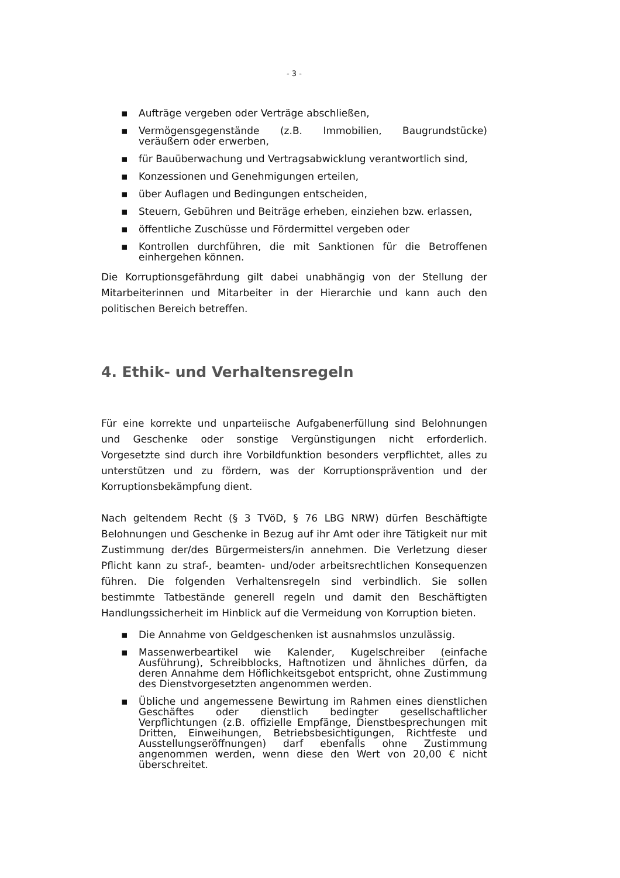- 3 -
▪ Aufträge vergeben oder Verträge abschließen,
▪ Vermögensgegenstände (z.B. Immobilien, Baugrundstücke) veräußern oder erwerben,
▪ für Bauüberwachung und Vertragsabwicklung verantwortlich sind,
▪ Konzessionen und Genehmigungen erteilen,
▪ über Auflagen und Bedingungen entscheiden,
▪ Steuern, Gebühren und Beiträge erheben, einziehen bzw. erlassen,
▪ öffentliche Zuschüsse und Fördermittel vergeben oder
▪ Kontrollen durchführen, die mit Sanktionen für die Betroffenen einhergehen können.
Die Korruptionsgefährdung gilt dabei unabhängig von der Stellung der Mitarbeiterinnen und Mitarbeiter in der Hierarchie und kann auch den politischen Bereich betreffen.
4. Ethik- und Verhaltensregeln
Für eine korrekte und unparteiische Aufgabenerfüllung sind Belohnungen und Geschenke oder sonstige Vergünstigungen nicht erforderlich. Vorgesetzte sind durch ihre Vorbildfunktion besonders verpflichtet, alles zu unterstützen und zu fördern, was der Korruptionsprävention und der Korruptionsbekämpfung dient.
Nach geltendem Recht (§ 3 TVöD, § 76 LBG NRW) dürfen Beschäftigte Belohnungen und Geschenke in Bezug auf ihr Amt oder ihre Tätigkeit nur mit Zustimmung der/des Bürgermeisters/in annehmen. Die Verletzung dieser Pflicht kann zu straf-, beamten- und/oder arbeitsrechtlichen Konsequenzen führen. Die folgenden Verhaltensregeln sind verbindlich. Sie sollen bestimmte Tatbestände generell regeln und damit den Beschäftigten Handlungssicherheit im Hinblick auf die Vermeidung von Korruption bieten.
▪ Die Annahme von Geldgeschenken ist ausnahmslos unzulässig.
▪ Massenwerbeartikel wie Kalender, Kugelschreiber (einfache Ausführung), Schreibblocks, Haftnotizen und ähnliches dürfen, da deren Annahme dem Höflichkeitsgebot entspricht, ohne Zustimmung des Dienstvorgesetzten angenommen werden.
▪ Übliche und angemessene Bewirtung im Rahmen eines dienstlichen Geschäftes oder dienstlich bedingter gesellschaftlicher Verpflichtungen (z.B. offizielle Empfänge, Dienstbesprechungen mit Dritten, Einweihungen, Betriebsbesichtigungen, Richtfeste und Ausstellungseröffnungen) darf ebenfalls ohne Zustimmung angenommen werden, wenn diese den Wert von 20,00 € nicht überschreitet.